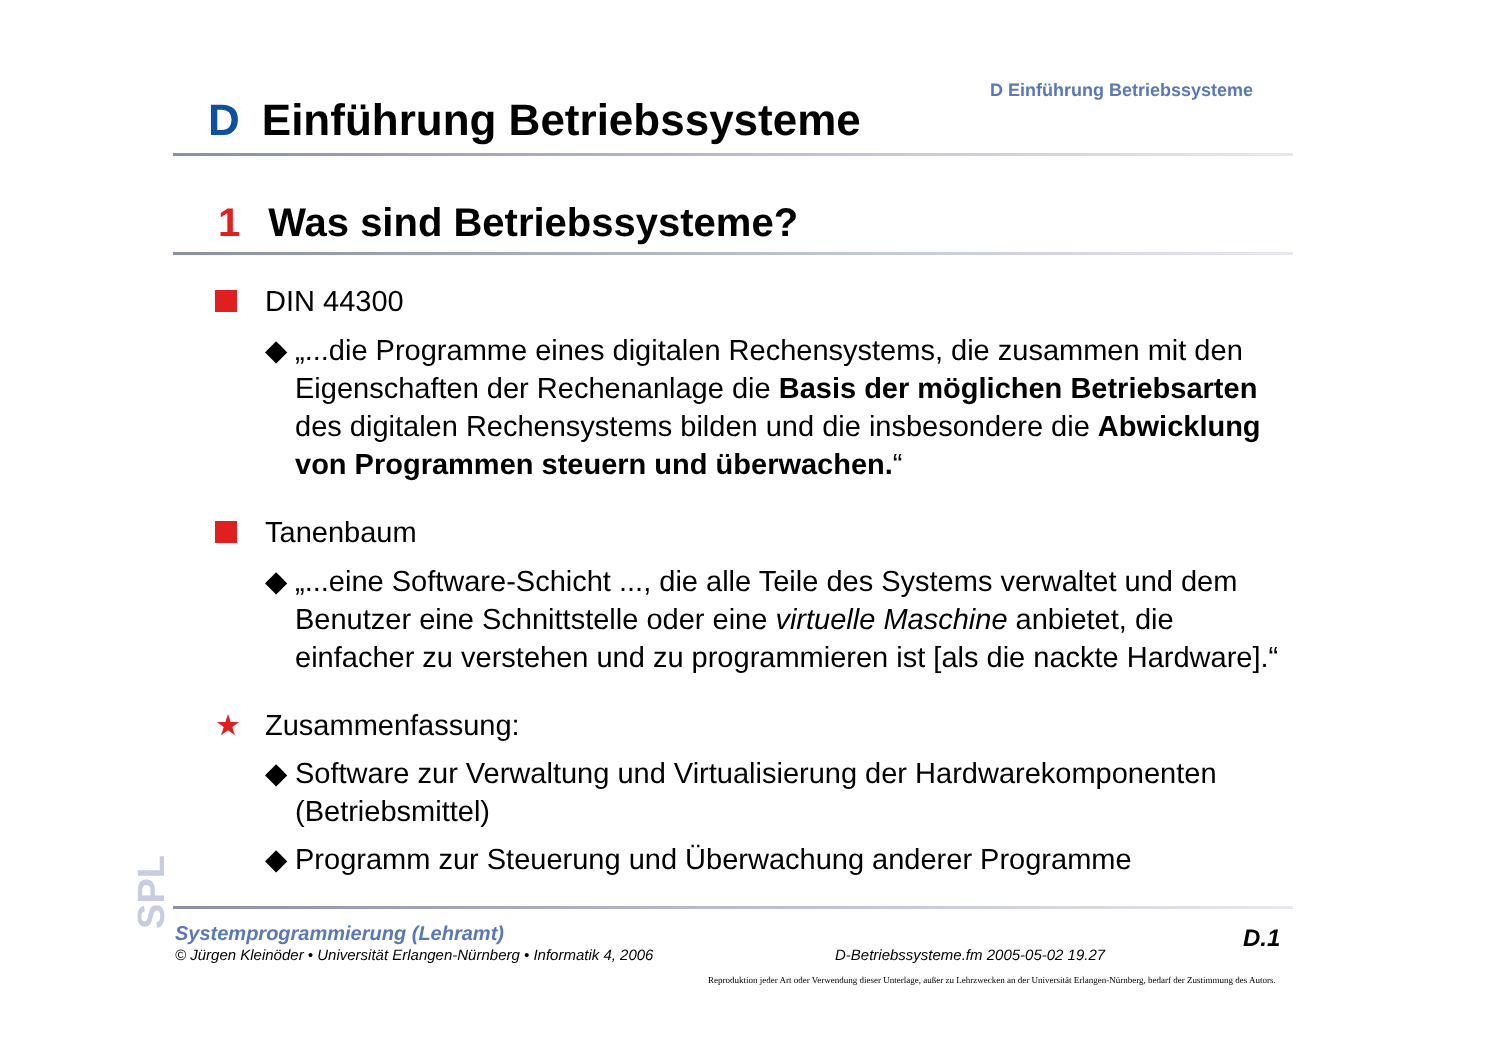D Einführung Betriebssysteme
D Einführung Betriebssysteme
1 Was sind Betriebssysteme?
DIN 44300
◆ „...die Programme eines digitalen Rechensystems, die zusammen mit den Eigenschaften der Rechenanlage die Basis der möglichen Betriebsarten des digitalen Rechensystems bilden und die insbesondere die Abwicklung von Programmen steuern und überwachen.“
Tanenbaum
◆ „...eine Software-Schicht ..., die alle Teile des Systems verwaltet und dem Benutzer eine Schnittstelle oder eine virtuelle Maschine anbietet, die einfacher zu verstehen und zu programmieren ist [als die nackte Hardware].“
★ Zusammenfassung:
◆ Software zur Verwaltung und Virtualisierung der Hardwarekomponenten (Betriebsmittel)
◆ Programm zur Steuerung und Überwachung anderer Programme
SPL
Systemprogrammierung (Lehramt)
© Jürgen Kleinöder • Universität Erlangen-Nürnberg • Informatik 4, 2006
D-Betriebssysteme.fm 2005-05-02 19.27
D.1
Reproduktion jeder Art oder Verwendung dieser Unterlage, außer zu Lehrzwecken an der Universität Erlangen-Nürnberg, bedarf der Zustimmung des Autors.